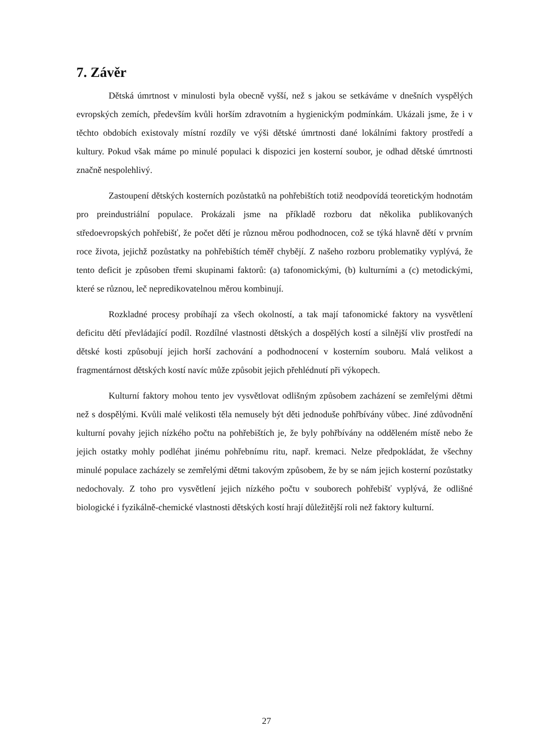7. Závěr
Dětská úmrtnost v minulosti byla obecně vyšší, než s jakou se setkáváme v dnešních vyspělých evropských zemích, především kvůli horším zdravotním a hygienickým podmínkám. Ukázali jsme, že i v těchto obdobích existovaly místní rozdíly ve výši dětské úmrtnosti dané lokálními faktory prostředí a kultury. Pokud však máme po minulé populaci k dispozici jen kosterní soubor, je odhad dětské úmrtnosti značně nespolehlivý.
Zastoupení dětských kosterních pozůstatků na pohřebištích totiž neodpovídá teoretickým hodnotám pro preindustriální populace. Prokázali jsme na příkladě rozboru dat několika publikovaných středoevropských pohřebišť, že počet dětí je různou měrou podhodnocen, což se týká hlavně dětí v prvním roce života, jejichž pozůstatky na pohřebištích téměř chybějí. Z našeho rozboru problematiky vyplývá, že tento deficit je způsoben třemi skupinami faktorů: (a) tafonomickými, (b) kulturními a (c) metodickými, které se různou, leč nepredikovatelnou měrou kombinují.
Rozkladné procesy probíhají za všech okolností, a tak mají tafonomické faktory na vysvětlení deficitu dětí převládající podíl. Rozdílné vlastnosti dětských a dospělých kostí a silnější vliv prostředí na dětské kosti způsobují jejich horší zachování a podhodnocení v kosterním souboru. Malá velikost a fragmentárnost dětských kostí navíc může způsobit jejich přehlédnutí při výkopech.
Kulturní faktory mohou tento jev vysvětlovat odlišným způsobem zacházení se zemřelými dětmi než s dospělými. Kvůli malé velikosti těla nemusely být děti jednoduše pohřbívány vůbec. Jiné zdůvodnění kulturní povahy jejich nízkého počtu na pohřebištích je, že byly pohřbívány na odděleném místě nebo že jejich ostatky mohly podléhat jinému pohřebnímu ritu, např. kremaci. Nelze předpokládat, že všechny minulé populace zacházely se zemřelými dětmi takovým způsobem, že by se nám jejich kosterní pozůstatky nedochovaly. Z toho pro vysvětlení jejich nízkého počtu v souborech pohřebišť vyplývá, že odlišné biologické i fyzikálně-chemické vlastnosti dětských kostí hrají důležitější roli než faktory kulturní.
27